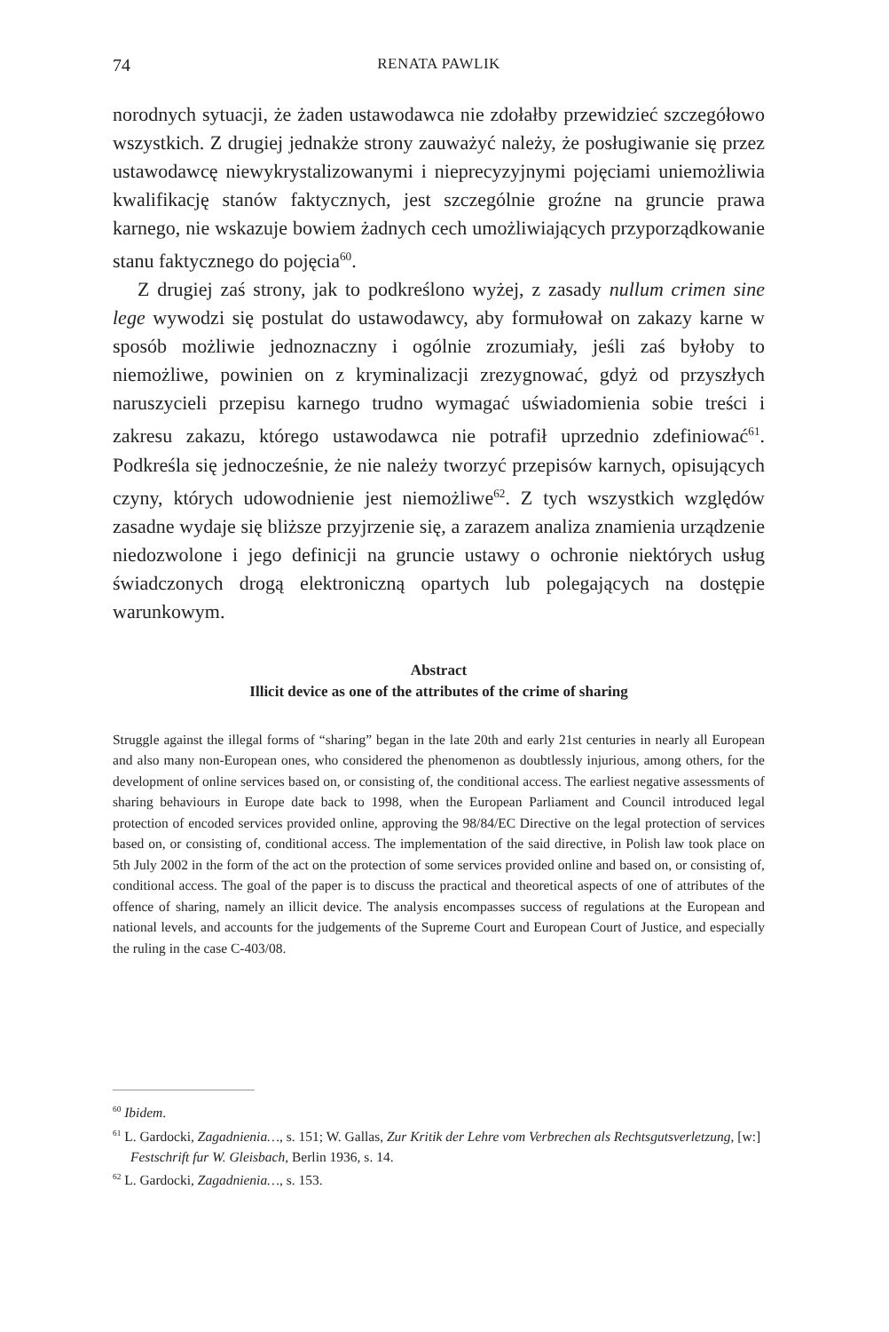74 RENATA PAWLIK
norodnych sytuacji, że żaden ustawodawca nie zdołałby przewidzieć szczegółowo wszystkich. Z drugiej jednakże strony zauważyć należy, że posługiwanie się przez ustawodawcę niewykrystalizowanymi i nieprecyzyjnymi pojęciami uniemożliwia kwalifikację stanów faktycznych, jest szczególnie groźne na gruncie prawa karnego, nie wskazuje bowiem żadnych cech umożliwiających przyporządkowanie stanu faktycznego do pojęcia<sup>60</sup>.
Z drugiej zaś strony, jak to podkreślono wyżej, z zasady nullum crimen sine lege wywodzi się postulat do ustawodawcy, aby formułował on zakazy karne w sposób możliwie jednoznaczny i ogólnie zrozumiały, jeśli zaś byłoby to niemożliwe, powinien on z kryminalizacji zrezygnować, gdyż od przyszłych naruszycieli przepisu karnego trudno wymagać uświadomienia sobie treści i zakresu zakazu, którego ustawodawca nie potrafił uprzednio zdefiniować<sup>61</sup>. Podkreśla się jednocześnie, że nie należy tworzyć przepisów karnych, opisujących czyny, których udowodnienie jest niemożliwe<sup>62</sup>. Z tych wszystkich względów zasadne wydaje się bliższe przyjrzenie się, a zarazem analiza znamienia urządzenie niedozwolone i jego definicji na gruncie ustawy o ochronie niektórych usług świadczonych drogą elektroniczną opartych lub polegających na dostępie warunkowym.
Abstract
Illicit device as one of the attributes of the crime of sharing
Struggle against the illegal forms of “sharing” began in the late 20th and early 21st centuries in nearly all European and also many non-European ones, who considered the phenomenon as doubtlessly injurious, among others, for the development of online services based on, or consisting of, the conditional access. The earliest negative assessments of sharing behaviours in Europe date back to 1998, when the European Parliament and Council introduced legal protection of encoded services provided online, approving the 98/84/EC Directive on the legal protection of services based on, or consisting of, conditional access. The implementation of the said directive, in Polish law took place on 5th July 2002 in the form of the act on the protection of some services provided online and based on, or consisting of, conditional access. The goal of the paper is to discuss the practical and theoretical aspects of one of attributes of the offence of sharing, namely an illicit device. The analysis encompasses success of regulations at the European and national levels, and accounts for the judgements of the Supreme Court and European Court of Justice, and especially the ruling in the case C-403/08.
<sup>60</sup> Ibidem.
<sup>61</sup> L. Gardocki, Zagadnienia…, s. 151; W. Gallas, Zur Kritik der Lehre vom Verbrechen als Rechtsgutsverletzung, [w:] Festschrift fur W. Gleisbach, Berlin 1936, s. 14.
<sup>62</sup> L. Gardocki, Zagadnienia…, s. 153.